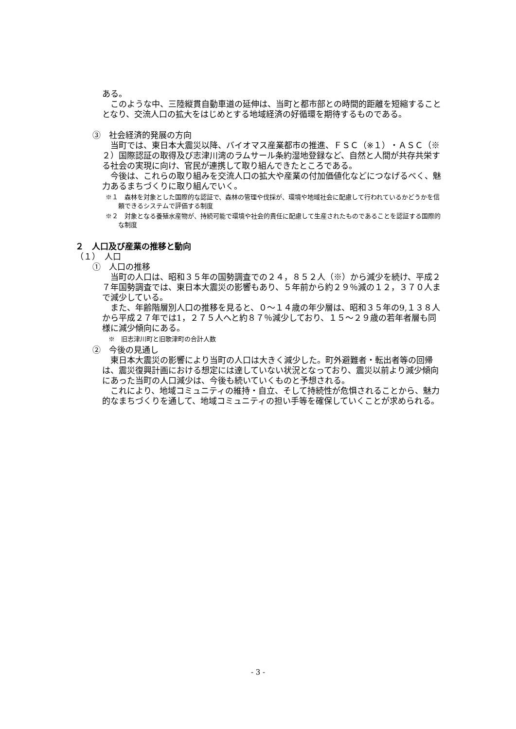ある。
このような中、三陸縦貫自動車道の延伸は、当町と都市部との時間的距離を短縮することとなり、交流人口の拡大をはじめとする地域経済の好循環を期待するものである。
③　社会経済的発展の方向
当町では、東日本大震災以降、バイオマス産業都市の推進、ＦＳＣ（※１）・ＡＳＣ（※２）国際認証の取得及び志津川湾のラムサール条約湿地登録など、自然と人間が共存共栄する社会の実現に向け、官民が連携して取り組んできたところである。
今後は、これらの取り組みを交流人口の拡大や産業の付加価値化などにつなげるべく、魅力あるまちづくりに取り組んでいく。
※１　森林を対象とした国際的な認証で、森林の管理や伐採が、環境や地域社会に配慮して行われているかどうかを信頼できるシステムで評価する制度
※２　対象となる養殖水産物が、持続可能で環境や社会的責任に配慮して生産されたものであることを認証する国際的な制度
２　人口及び産業の推移と動向
（１）　人口
①　人口の推移
当町の人口は、昭和３５年の国勢調査での２４，８５２人（※）から減少を続け、平成２７年国勢調査では、東日本大震災の影響もあり、５年前から約２９％減の１２，３７０人まで減少している。
また、年齢階層別人口の推移を見ると、０～１４歳の年少層は、昭和３５年の9,１３８人から平成２７年では1，２７５人へと約８７％減少しており、１５～２９歳の若年者層も同様に減少傾向にある。
※　旧志津川町と旧歌津町の合計人数
②　今後の見通し
東日本大震災の影響により当町の人口は大きく減少した。町外避難者・転出者等の回帰は、震災復興計画における想定には達していない状況となっており、震災以前より減少傾向にあった当町の人口減少は、今後も続いていくものと予想される。
これにより、地域コミュニティの維持・自立、そして持続性が危惧されることから、魅力的なまちづくりを通して、地域コミュニティの担い手等を確保していくことが求められる。
- 3 -